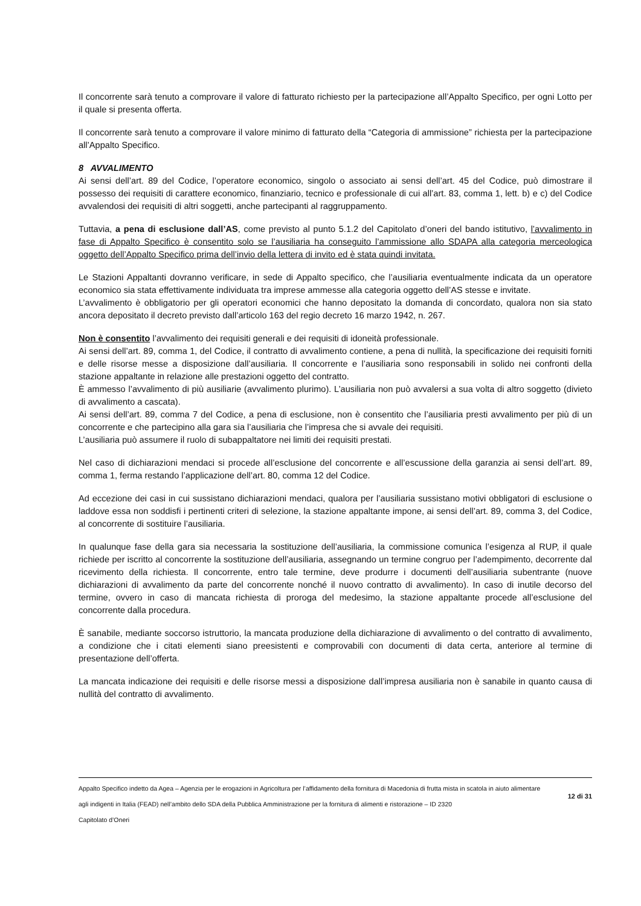Il concorrente sarà tenuto a comprovare il valore di fatturato richiesto per la partecipazione all’Appalto Specifico, per ogni Lotto per il quale si presenta offerta.
Il concorrente sarà tenuto a comprovare il valore minimo di fatturato della “Categoria di ammissione” richiesta per la partecipazione all’Appalto Specifico.
8 AVVALIMENTO
Ai sensi dell’art. 89 del Codice, l’operatore economico, singolo o associato ai sensi dell’art. 45 del Codice, può dimostrare il possesso dei requisiti di carattere economico, finanziario, tecnico e professionale di cui all’art. 83, comma 1, lett. b) e c) del Codice avvalendosi dei requisiti di altri soggetti, anche partecipanti al raggruppamento.
Tuttavia, a pena di esclusione dall’AS, come previsto al punto 5.1.2 del Capitolato d’oneri del bando istitutivo, l’avvalimento in fase di Appalto Specifico è consentito solo se l’ausiliaria ha conseguito l’ammissione allo SDAPA alla categoria merceologica oggetto dell’Appalto Specifico prima dell’invio della lettera di invito ed è stata quindi invitata.
Le Stazioni Appaltanti dovranno verificare, in sede di Appalto specifico, che l’ausiliaria eventualmente indicata da un operatore economico sia stata effettivamente individuata tra imprese ammesse alla categoria oggetto dell’AS stesse e invitate.
L’avvalimento è obbligatorio per gli operatori economici che hanno depositato la domanda di concordato, qualora non sia stato ancora depositato il decreto previsto dall’articolo 163 del regio decreto 16 marzo 1942, n. 267.
Non è consentito l’avvalimento dei requisiti generali e dei requisiti di idoneità professionale.
Ai sensi dell’art. 89, comma 1, del Codice, il contratto di avvalimento contiene, a pena di nullità, la specificazione dei requisiti forniti e delle risorse messe a disposizione dall’ausiliaria. Il concorrente e l’ausiliaria sono responsabili in solido nei confronti della stazione appaltante in relazione alle prestazioni oggetto del contratto.
È ammesso l’avvalimento di più ausiliarie (avvalimento plurimo). L’ausiliaria non può avvalersi a sua volta di altro soggetto (divieto di avvalimento a cascata).
Ai sensi dell’art. 89, comma 7 del Codice, a pena di esclusione, non è consentito che l’ausiliaria presti avvalimento per più di un concorrente e che partecipino alla gara sia l’ausiliaria che l’impresa che si avvale dei requisiti.
L’ausiliaria può assumere il ruolo di subappaltatore nei limiti dei requisiti prestati.
Nel caso di dichiarazioni mendaci si procede all’esclusione del concorrente e all’escussione della garanzia ai sensi dell’art. 89, comma 1, ferma restando l’applicazione dell’art. 80, comma 12 del Codice.
Ad eccezione dei casi in cui sussistano dichiarazioni mendaci, qualora per l’ausiliaria sussistano motivi obbligatori di esclusione o laddove essa non soddisfi i pertinenti criteri di selezione, la stazione appaltante impone, ai sensi dell’art. 89, comma 3, del Codice, al concorrente di sostituire l’ausiliaria.
In qualunque fase della gara sia necessaria la sostituzione dell’ausiliaria, la commissione comunica l’esigenza al RUP, il quale richiede per iscritto al concorrente la sostituzione dell’ausiliaria, assegnando un termine congruo per l’adempimento, decorrente dal ricevimento della richiesta. Il concorrente, entro tale termine, deve produrre i documenti dell’ausiliaria subentrante (nuove dichiarazioni di avvalimento da parte del concorrente nonché il nuovo contratto di avvalimento). In caso di inutile decorso del termine, ovvero in caso di mancata richiesta di proroga del medesimo, la stazione appaltante procede all’esclusione del concorrente dalla procedura.
È sanabile, mediante soccorso istruttorio, la mancata produzione della dichiarazione di avvalimento o del contratto di avvalimento, a condizione che i citati elementi siano preesistenti e comprovabili con documenti di data certa, anteriore al termine di presentazione dell’offerta.
La mancata indicazione dei requisiti e delle risorse messi a disposizione dall’impresa ausiliaria non è sanabile in quanto causa di nullità del contratto di avvalimento.
Appalto Specifico indetto da Agea – Agenzia per le erogazioni in Agricoltura per l’affidamento della fornitura di Macedonia di frutta mista in scatola in aiuto alimentare agli indigenti in Italia (FEAD) nell’ambito dello SDA della Pubblica Amministrazione per la fornitura di alimenti e ristorazione – ID 2320
Capitolato d’Oneri
12 di 31